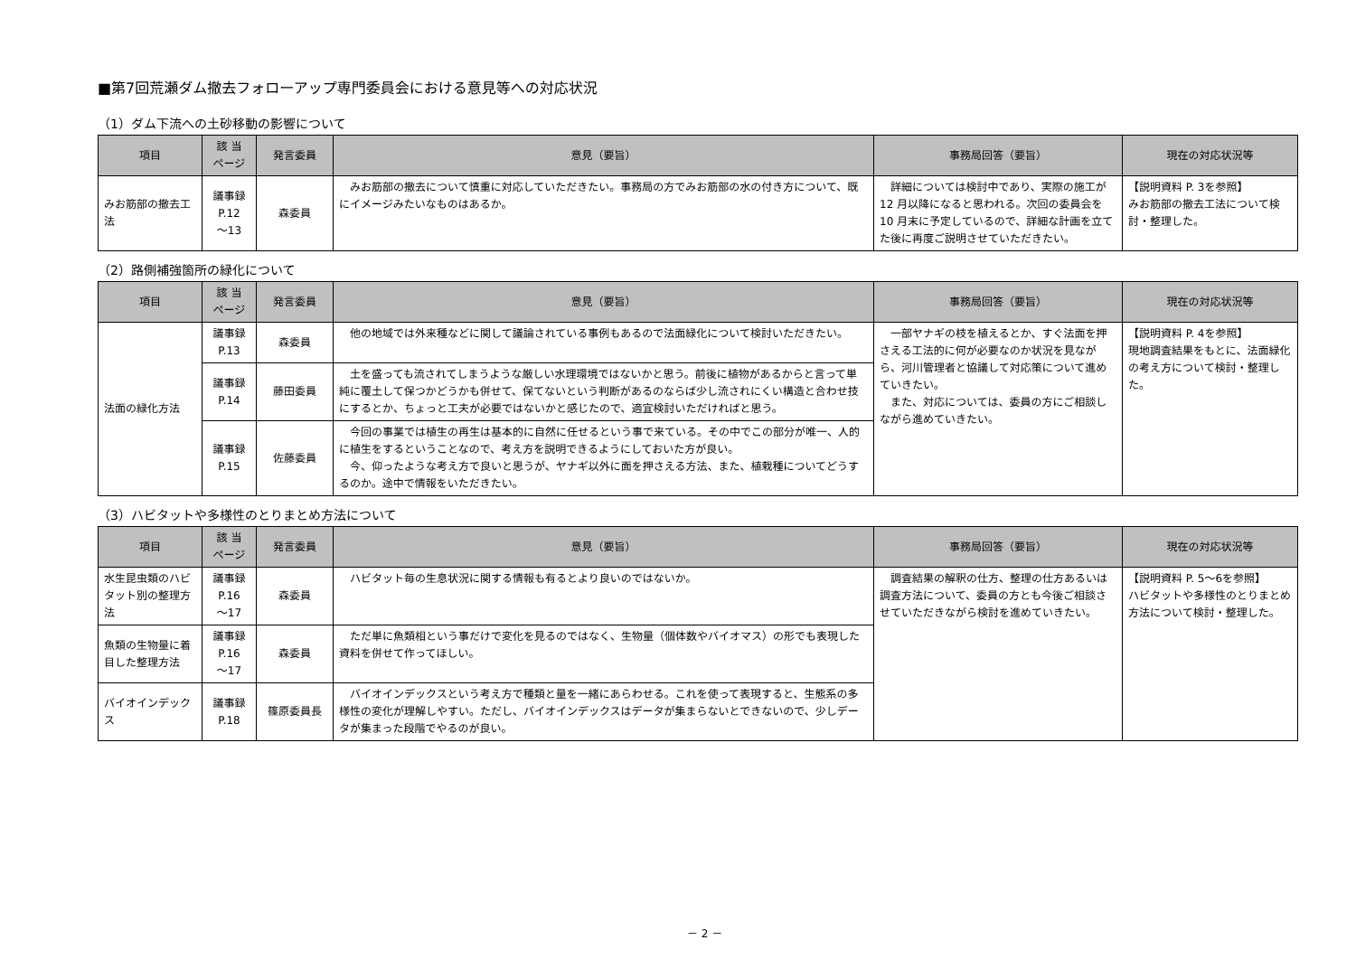■第7回荒瀬ダム撤去フォローアップ専門委員会における意見等への対応状況
（1）ダム下流への土砂移動の影響について
| 項目 | 該 当 ページ | 発言委員 | 意見（要旨） | 事務局回答（要旨） | 現在の対応状況等 |
| --- | --- | --- | --- | --- | --- |
| みお筋部の撤去工法 | 議事録 P.12 ～13 | 森委員 | みお筋部の撤去について慎重に対応していただきたい。事務局の方でみお筋部の水の付き方について、既にイメージみたいなものはあるか。 | 詳細については検討中であり、実際の施工が 12 月以降になると思われる。次回の委員会を 10 月末に予定しているので、詳細な計画を立てた後に再度ご説明させていただきたい。 | 【説明資料 P. 3を参照】 みお筋部の撤去工法について検討・整理した。 |
（2）路側補強箇所の緑化について
| 項目 | 該 当 ページ | 発言委員 | 意見（要旨） | 事務局回答（要旨） | 現在の対応状況等 |
| --- | --- | --- | --- | --- | --- |
| 法面の緑化方法 | 議事録 P.13 | 森委員 | 他の地域では外来種などに関して議論されている事例もあるので法面緑化について検討いただきたい。 | 一部ヤナギの枝を植えるとか、すぐ法面を押さえる工法的に何が必要なのか状況を見ながら、河川管理者と協議して対応策について進めていきたい。 また、対応については、委員の方にご相談しながら進めていきたい。 | 【説明資料 P. 4を参照】 現地調査結果をもとに、法面緑化の考え方について検討・整理した。 |
| | 議事録 P.14 | 藤田委員 | 土を盛っても流されてしまうような厳しい水理環境ではないかと思う。前後に植物があるからと言って単純に覆土して保つかどうかも併せて、保てないという判断があるのならば少し流されにくい構造と合わせ技にするとか、ちょっと工夫が必要ではないかと感じたので、適宜検討いただければと思う。 | | |
| | 議事録 P.15 | 佐藤委員 | 今回の事業では植生の再生は基本的に自然に任せるという事で来ている。その中でこの部分が唯一、人的に植生をするということなので、考え方を説明できるようにしておいた方が良い。 今、仰ったような考え方で良いと思うが、ヤナギ以外に面を押さえる方法、また、植栽種についてどうするのか。途中で情報をいただきたい。 | | |
（3）ハビタットや多様性のとりまとめ方法について
| 項目 | 該 当 ページ | 発言委員 | 意見（要旨） | 事務局回答（要旨） | 現在の対応状況等 |
| --- | --- | --- | --- | --- | --- |
| 水生昆虫類のハビタット別の整理方法 | 議事録 P.16 ～17 | 森委員 | ハビタット毎の生息状況に関する情報も有るとより良いのではないか。 | 調査結果の解釈の仕方、整理の仕方あるいは調査方法について、委員の方とも今後ご相談させていただきながら検討を進めていきたい。 | 【説明資料 P. 5～6を参照】 ハビタットや多様性のとりまとめ方法について検討・整理した。 |
| 魚類の生物量に着目した整理方法 | 議事録 P.16 ～17 | 森委員 | ただ単に魚類相という事だけで変化を見るのではなく、生物量（個体数やバイオマス）の形でも表現した資料を併せて作ってほしい。 | | |
| バイオインデックス | 議事録 P.18 | 篠原委員長 | バイオインデックスという考え方で種類と量を一緒にあらわせる。これを使って表現すると、生態系の多様性の変化が理解しやすい。ただし、バイオインデックスはデータが集まらないとできないので、少しデータが集まった段階でやるのが良い。 | | |
－ 2 －